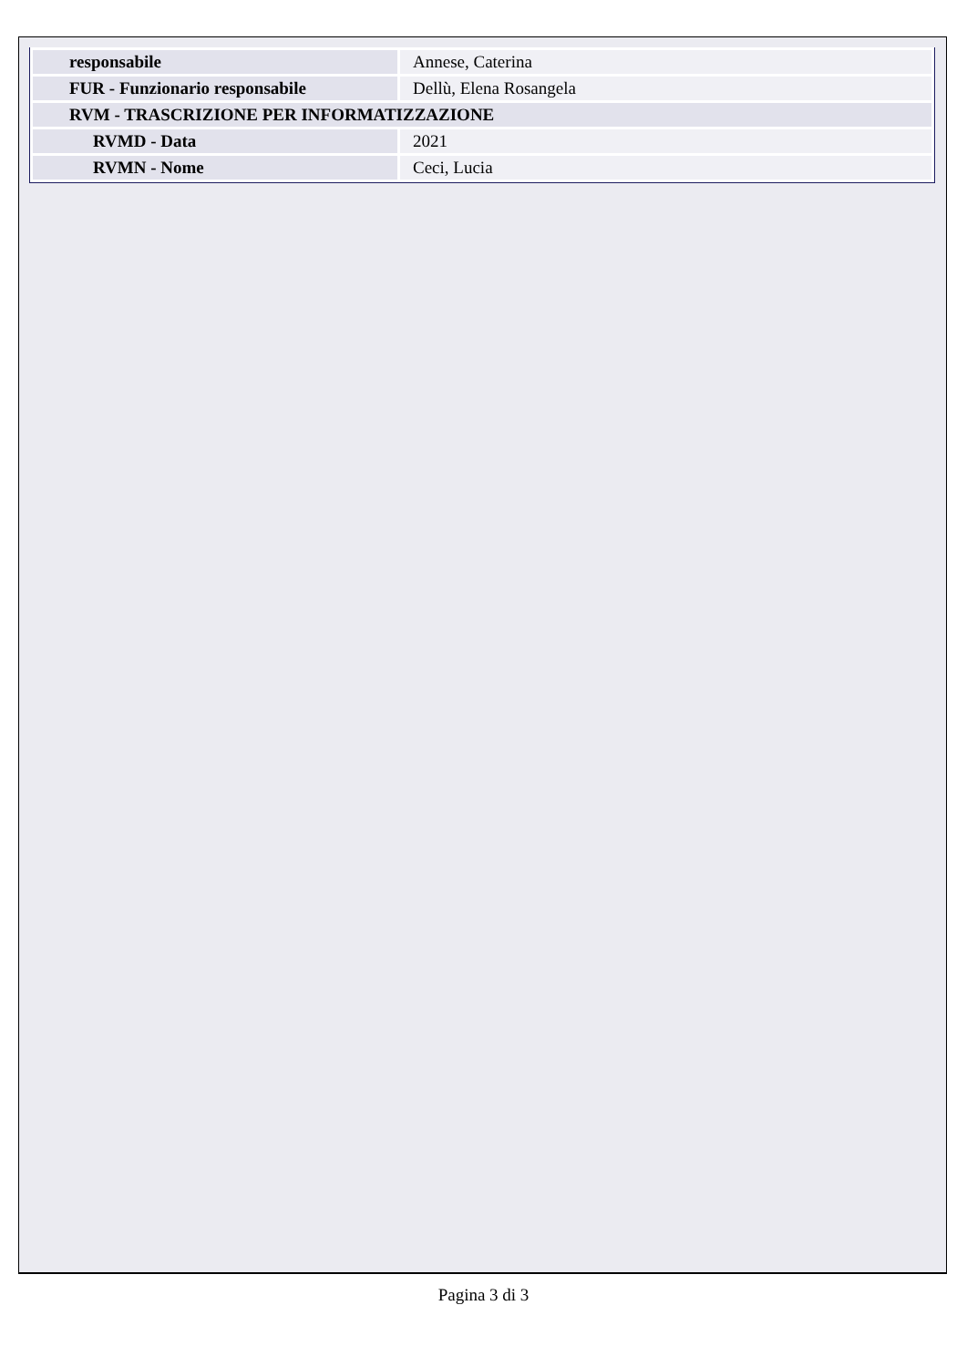| responsabile | Annese, Caterina |
| FUR - Funzionario responsabile | Dellù, Elena Rosangela |
| RVM - TRASCRIZIONE PER INFORMATIZZAZIONE | |
| RVMD - Data | 2021 |
| RVMN - Nome | Ceci, Lucia |
Pagina 3 di 3